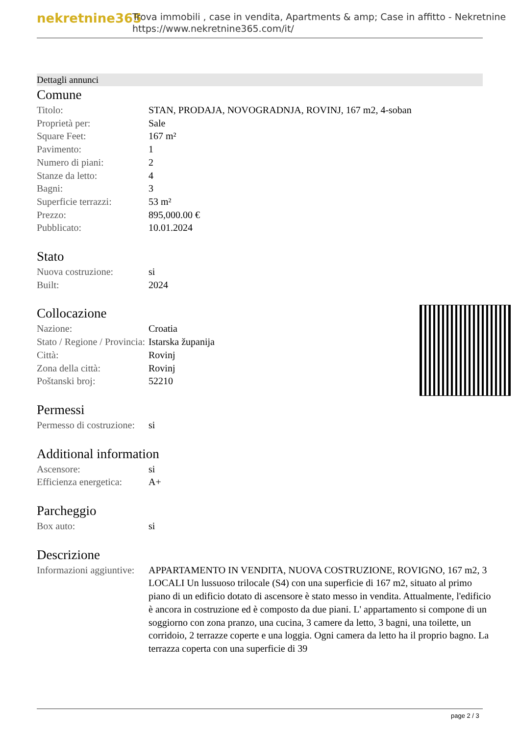nekretnine365
Trova immobili , case in vendita, Apartments & amp; Case in affitto - Nekretnine
https://www.nekretnine365.com/it/
Dettagli annunci
Comune
| Titolo: | STAN, PRODAJA, NOVOGRADNJA, ROVINJ, 167 m2, 4-soban |
| Proprietà per: | Sale |
| Square Feet: | 167 m² |
| Pavimento: | 1 |
| Numero di piani: | 2 |
| Stanze da letto: | 4 |
| Bagni: | 3 |
| Superficie terrazzi: | 53 m² |
| Prezzo: | 895,000.00 € |
| Pubblicato: | 10.01.2024 |
Stato
| Nuova costruzione: | si |
| Built: | 2024 |
Collocazione
| Nazione: | Croatia |
| Stato / Regione / Provincia: | Istarska županija |
| Città: | Rovinj |
| Zona della città: | Rovinj |
| Poštanski broj: | 52210 |
Permessi
| Permesso di costruzione: | si |
Additional information
| Ascensore: | si |
| Efficienza energetica: | A+ |
Parcheggio
| Box auto: | si |
Descrizione
| Informazioni aggiuntive: | APPARTAMENTO IN VENDITA, NUOVA COSTRUZIONE, ROVIGNO, 167 m2, 3 LOCALI Un lussuoso trilocale (S4) con una superficie di 167 m2, situato al primo piano di un edificio dotato di ascensore è stato messo in vendita. Attualmente, l'edificio è ancora in costruzione ed è composto da due piani. L' appartamento si compone di un soggiorno con zona pranzo, una cucina, 3 camere da letto, 3 bagni, una toilette, un corridoio, 2 terrazze coperte e una loggia. Ogni camera da letto ha il proprio bagno. La terrazza coperta con una superficie di 39 |
page 2 / 3